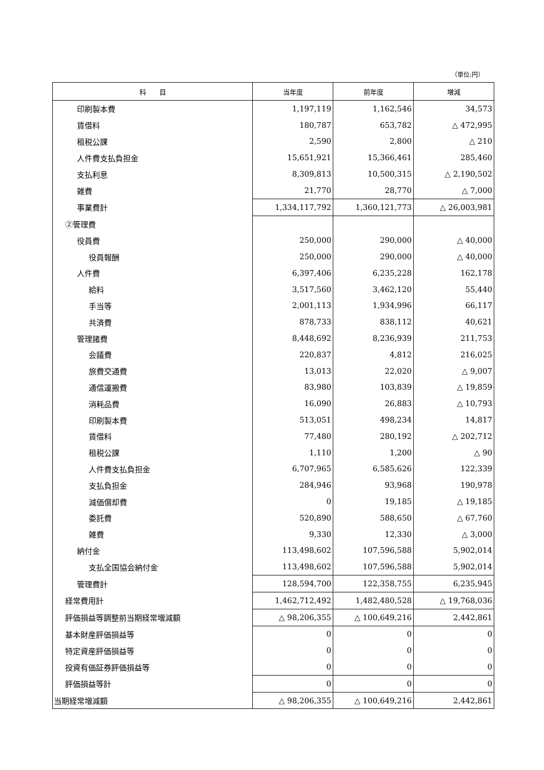（単位:円）
| 科 目 | 当年度 | 前年度 | 増減 |
| --- | --- | --- | --- |
| 印刷製本費 | 1,197,119 | 1,162,546 | 34,573 |
| 賃借料 | 180,787 | 653,782 | △ 472,995 |
| 租税公課 | 2,590 | 2,800 | △ 210 |
| 人件費支払負担金 | 15,651,921 | 15,366,461 | 285,460 |
| 支払利息 | 8,309,813 | 10,500,315 | △ 2,190,502 |
| 雑費 | 21,770 | 28,770 | △ 7,000 |
| 事業費計 | 1,334,117,792 | 1,360,121,773 | △ 26,003,981 |
| ②管理費 | | | |
| 役員費 | 250,000 | 290,000 | △ 40,000 |
| 役員報酬 | 250,000 | 290,000 | △ 40,000 |
| 人件費 | 6,397,406 | 6,235,228 | 162,178 |
| 給料 | 3,517,560 | 3,462,120 | 55,440 |
| 手当等 | 2,001,113 | 1,934,996 | 66,117 |
| 共済費 | 878,733 | 838,112 | 40,621 |
| 管理諸費 | 8,448,692 | 8,236,939 | 211,753 |
| 会議費 | 220,837 | 4,812 | 216,025 |
| 旅費交通費 | 13,013 | 22,020 | △ 9,007 |
| 通信運搬費 | 83,980 | 103,839 | △ 19,859 |
| 消耗品費 | 16,090 | 26,883 | △ 10,793 |
| 印刷製本費 | 513,051 | 498,234 | 14,817 |
| 賃借料 | 77,480 | 280,192 | △ 202,712 |
| 租税公課 | 1,110 | 1,200 | △ 90 |
| 人件費支払負担金 | 6,707,965 | 6,585,626 | 122,339 |
| 支払負担金 | 284,946 | 93,968 | 190,978 |
| 減価償却費 | 0 | 19,185 | △ 19,185 |
| 委託費 | 520,890 | 588,650 | △ 67,760 |
| 雑費 | 9,330 | 12,330 | △ 3,000 |
| 納付金 | 113,498,602 | 107,596,588 | 5,902,014 |
| 支払全国協会納付金 | 113,498,602 | 107,596,588 | 5,902,014 |
| 管理費計 | 128,594,700 | 122,358,755 | 6,235,945 |
| 経常費用計 | 1,462,712,492 | 1,482,480,528 | △ 19,768,036 |
| 評価損益等調整前当期経常増減額 | △ 98,206,355 | △ 100,649,216 | 2,442,861 |
| 基本財産評価損益等 | 0 | 0 | 0 |
| 特定資産評価損益等 | 0 | 0 | 0 |
| 投資有価証券評価損益等 | 0 | 0 | 0 |
| 評価損益等計 | 0 | 0 | 0 |
| 当期経常増減額 | △ 98,206,355 | △ 100,649,216 | 2,442,861 |